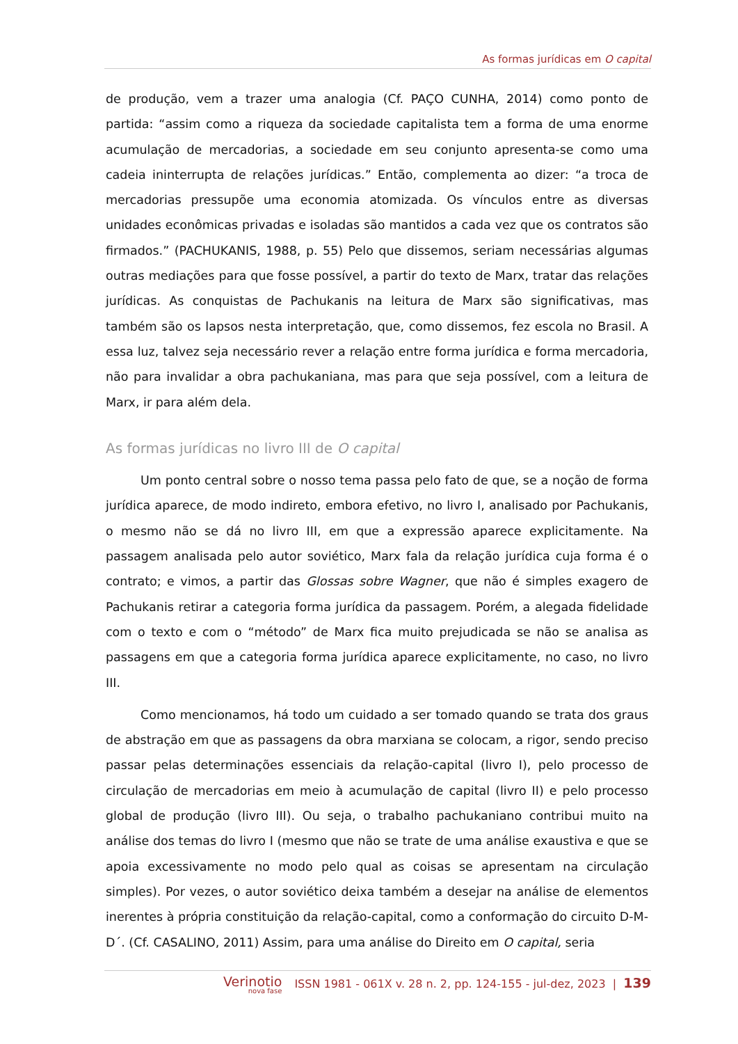As formas jurídicas em O capital
de produção, vem a trazer uma analogia (Cf. PAÇO CUNHA, 2014) como ponto de partida: “assim como a riqueza da sociedade capitalista tem a forma de uma enorme acumulação de mercadorias, a sociedade em seu conjunto apresenta-se como uma cadeia ininterrupta de relações jurídicas.” Então, complementa ao dizer: “a troca de mercadorias pressupõe uma economia atomizada. Os vínculos entre as diversas unidades econômicas privadas e isoladas são mantidos a cada vez que os contratos são firmados.” (PACHUKANIS, 1988, p. 55) Pelo que dissemos, seriam necessárias algumas outras mediações para que fosse possível, a partir do texto de Marx, tratar das relações jurídicas. As conquistas de Pachukanis na leitura de Marx são significativas, mas também são os lapsos nesta interpretação, que, como dissemos, fez escola no Brasil. A essa luz, talvez seja necessário rever a relação entre forma jurídica e forma mercadoria, não para invalidar a obra pachukaniana, mas para que seja possível, com a leitura de Marx, ir para além dela.
As formas jurídicas no livro III de O capital
Um ponto central sobre o nosso tema passa pelo fato de que, se a noção de forma jurídica aparece, de modo indireto, embora efetivo, no livro I, analisado por Pachukanis, o mesmo não se dá no livro III, em que a expressão aparece explicitamente. Na passagem analisada pelo autor soviético, Marx fala da relação jurídica cuja forma é o contrato; e vimos, a partir das Glossas sobre Wagner, que não é simples exagero de Pachukanis retirar a categoria forma jurídica da passagem. Porém, a alegada fidelidade com o texto e com o “método” de Marx fica muito prejudicada se não se analisa as passagens em que a categoria forma jurídica aparece explicitamente, no caso, no livro III.
Como mencionamos, há todo um cuidado a ser tomado quando se trata dos graus de abstração em que as passagens da obra marxiana se colocam, a rigor, sendo preciso passar pelas determinações essenciais da relação-capital (livro I), pelo processo de circulação de mercadorias em meio à acumulação de capital (livro II) e pelo processo global de produção (livro III). Ou seja, o trabalho pachukaniano contribui muito na análise dos temas do livro I (mesmo que não se trate de uma análise exaustiva e que se apoia excessivamente no modo pelo qual as coisas se apresentam na circulação simples). Por vezes, o autor soviético deixa também a desejar na análise de elementos inerentes à própria constituição da relação-capital, como a conformação do circuito D-M-D´. (Cf. CASALINO, 2011) Assim, para uma análise do Direito em O capital, seria
Verinotio nova fase ISSN 1981 - 061X v. 28 n. 2, pp. 124-155 - jul-dez, 2023 | 139